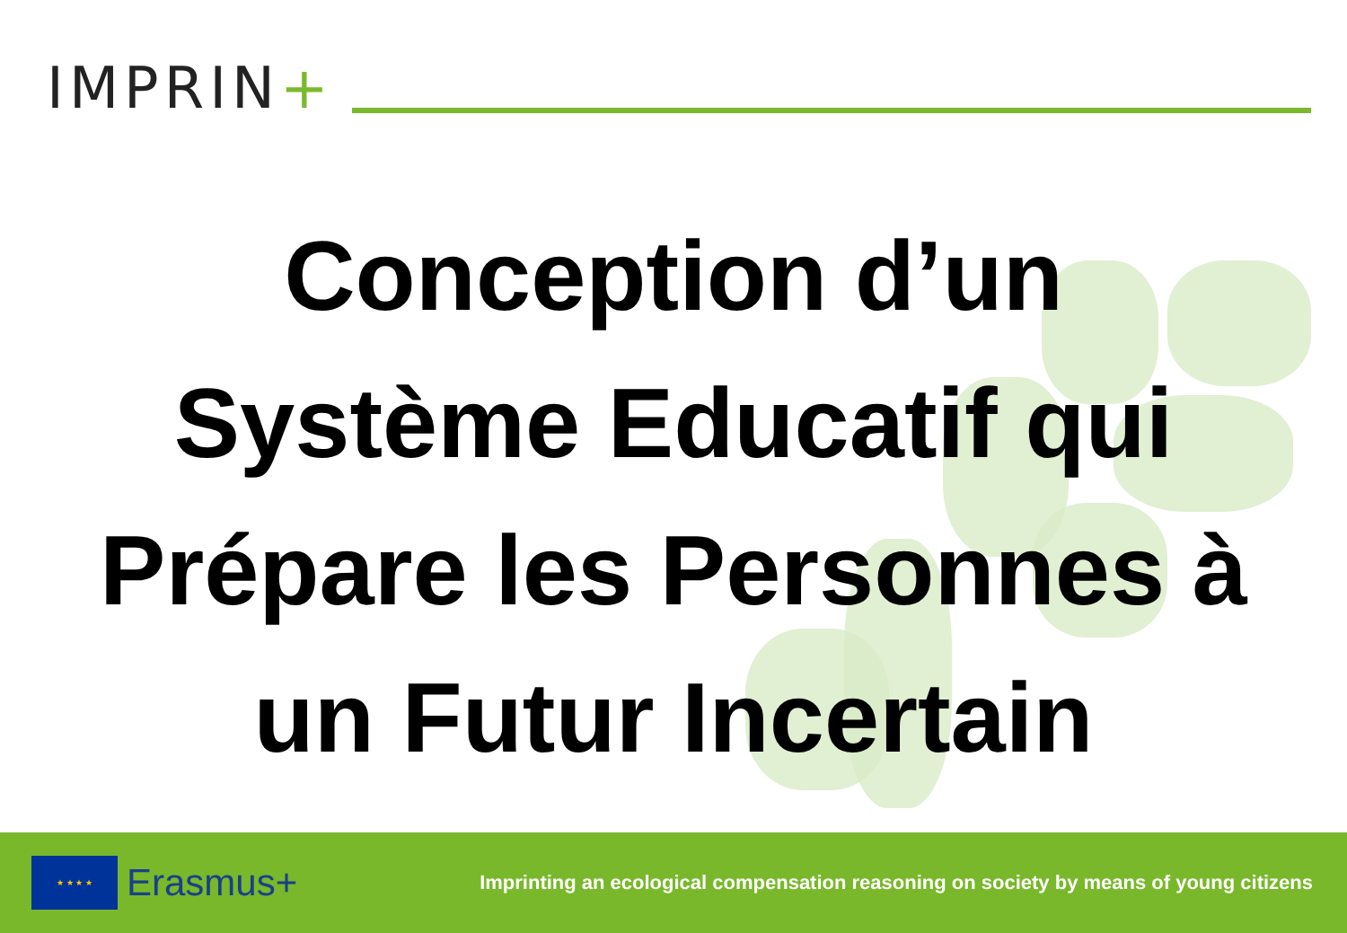IMPRIN+
Conception d’un
Système Educatif qui
Prépare les Personnes à
un Futur Incertain
★ ★ ★ ★
Erasmus+
Imprinting an ecological compensation reasoning on society by means of young citizens